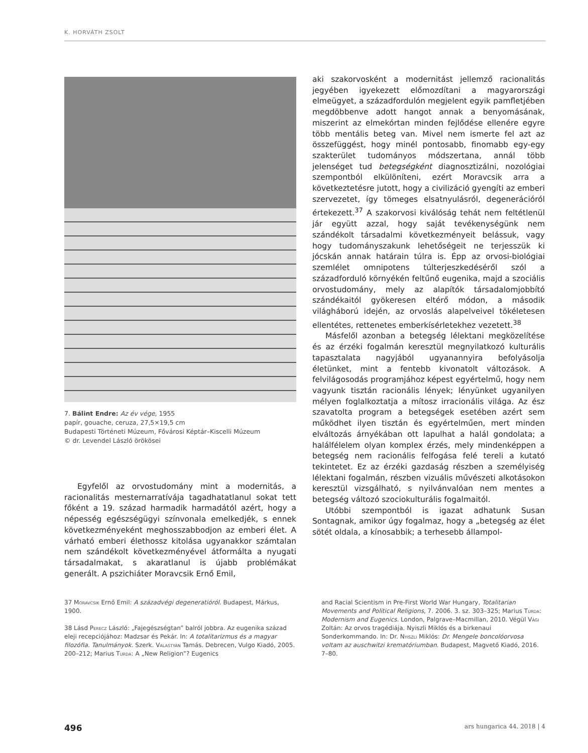K. HORVÁTH ZSOLT
7. Bálint Endre: Az év vége, 1955
papír, gouache, ceruza, 27,5×19,5 cm
Budapesti Történeti Múzeum, Fővárosi Képtár–Kiscelli Múzeum
© dr. Levendel László örökösei
Egyfelől az orvostudomány mint a modernitás, a racionalitás mesternarratívája tagadhatatlanul sokat tett főként a 19. század harmadik harmadától azért, hogy a népesség egészségügyi színvonala emelkedjék, s ennek következményeként meghosszabbodjon az emberi élet. A várható emberi élethossz kitolása ugyanakkor számtalan nem szándékolt következményével átformálta a nyugati társadalmakat, s akaratlanul is újabb problémákat generált. A pszichiáter Moravcsik Ernő Emil,
aki szakorvosként a modernitást jellemző racionalitás jegyében igyekezett előmozdítani a magyarországi elmeügyet, a századfordulón megjelent egyik pamfletjében megdöbbenve adott hangot annak a benyomásának, miszerint az elmekórtan minden fejlődése ellenére egyre több mentális beteg van. Mivel nem ismerte fel azt az összefüggést, hogy minél pontosabb, finomabb egy-egy szakterület tudományos módszertana, annál több jelenséget tud betegségként diagnosztizálni, nozológiai szempontból elkülöníteni, ezért Moravcsik arra a következtetésre jutott, hogy a civilizáció gyengíti az emberi szervezetet, így tömeges elsatnyulásról, degenerációról értekezett.<sup>37</sup> A szakorvosi kiválóság tehát nem feltétlenül jár együtt azzal, hogy saját tevékenységünk nem szándékolt társadalmi következményeit belássuk, vagy hogy tudományszakunk lehetőségeit ne terjesszük ki jócskán annak határain túlra is. Épp az orvosi-biológiai szemlélet omnipotens túlterjeszkedéséről szól a századforduló környékén feltűnő eugenika, majd a szociális orvostudomány, mely az alapítók társadalomjobbító szándékaitól gyökeresen eltérő módon, a második világháború idején, az orvoslás alapelveivel tökéletesen ellentétes, rettenetes emberkísérletekhez vezetett.<sup>38</sup>
Másfelől azonban a betegség lélektani megközelítése és az érzéki fogalmán keresztül megnyilatkozó kulturális tapasztalata nagyjából ugyanannyira befolyásolja életünket, mint a fentebb kivonatolt változások. A felvilágosodás programjához képest egyértelmű, hogy nem vagyunk tisztán racionális lények; lényünket ugyanilyen mélyen foglalkoztatja a mítosz irracionális világa. Az ész szavatolta program a betegségek esetében azért sem működhet ilyen tisztán és egyértelműen, mert minden elváltozás árnyékában ott lapulhat a halál gondolata; a halálfélelem olyan komplex érzés, mely mindenképpen a betegség nem racionális felfogása felé tereli a kutató tekintetet. Ez az érzéki gazdaság részben a személyiség lélektani fogalmán, részben vizuális művészeti alkotásokon keresztül vizsgálható, s nyilvánvalóan nem mentes a betegség változó szociokulturális fogalmaitól.
Utóbbi szempontból is igazat adhatunk Susan Sontagnak, amikor úgy fogalmaz, hogy a „betegség az élet sötét oldala, a kínosabbik; a terhesebb állampol-
37 Moravcsik Ernő Emil: A századvégi degeneratióról. Budapest, Márkus, 1900.
38 Lásd Perecz László: „Fajegészségtan” balról jobbra. Az eugenika század eleji recepciójához: Madzsar és Pekár. In: A totalitarizmus és a magyar filozófia. Tanulmányok. Szerk. Valastyán Tamás. Debrecen, Vulgo Kiadó, 2005. 200–212; Marius Turda: A „New Religion”? Eugenics
and Racial Scientism in Pre-First World War Hungary, Totalitarian Movements and Political Religions, 7. 2006. 3. sz. 303–325; Marius Turda: Modernism and Eugenics. London, Palgrave–Macmillan, 2010. Végül Vági Zoltán: Az orvos tragédiája. Nyiszli Miklós és a birkenaui Sonderkommando. In: Dr. Nyiszli Miklós: Dr. Mengele boncolóorvosa voltam az auschwitzi krematóriumban. Budapest, Magvető Kiadó, 2016. 7–80.
496 ars hungarica 44. 2018 | 4